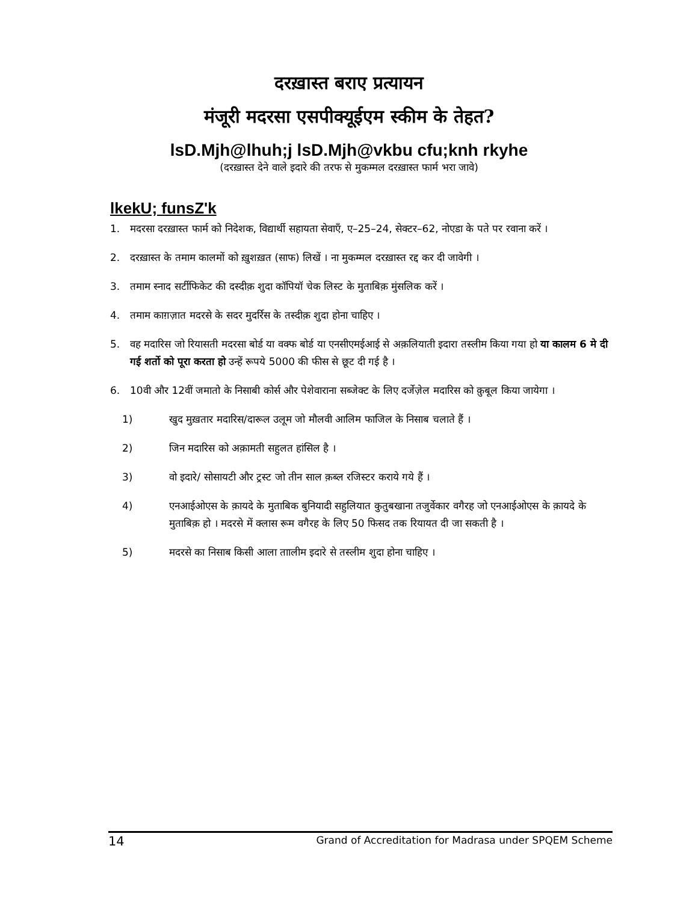दरख़ास्त बराए प्रत्यायन
मंजूरी मदरसा एसपीक्यूईएम स्कीम के तेहत?
lsD.Mjh@lhuh;j lsD.Mjh@vkbu cfu;knh rkyhe
(दरख़ास्त देने वाले इदारे की तरफ से मुकम्मल दरख़ास्त फार्म भरा जावे)
lkekU; funsZ'k
1. मदरसा दरख़ास्त फार्म को निदेशक, विद्यार्थी सहायता सेवाएँ, ए–25–24, सेक्टर–62, नोएडा के पते पर रवाना करें ।
2. दरख़ास्त के तमाम कालमों को ख़ुशख़त (साफ) लिखें । ना मुकम्मल दरख़ास्त रद्द कर दी जावेगी ।
3. तमाम स्नाद सर्टीफिकेट की दस्दीक़ शुदा कॉपियॉ चेक लिस्ट के मुताबिक़ मुंसलिक करें ।
4. तमाम काग़ज़ात मदरसे के सदर मुदर्रिस के तस्दीक़ शुदा होना चाहिए ।
5. वह मदारिस जो रियासती मदरसा बोर्ड या वक्फ बोर्ड या एनसीएमईआई से अक़लियाती इदारा तस्लीम किया गया हो या कालम 6 मे दी गई शर्तो को पूरा करता हो उन्हें रूपये 5000 की फीस से छूट दी गई है ।
6. 10वी और 12वीं जमातो के निसाबी कोर्स और पेशेवाराना सब्जेक्ट के लिए दर्जेज़ेल मदारिस को क़ुबूल किया जायेगा ।
1) खुद मुख़तार मदारिस/दारूल उलूम जो मौलवी आलिम फाजिल के निसाब चलाते हैं ।
2) जिन मदारिस को अक़ामती सहुलत हांसिल है ।
3) वो इदारे/ सोसायटी और ट्रस्ट जो तीन साल क़ब्ल रजिस्टर कराये गये हैं ।
4) एनआईओएस के क़ायदे के मुताबिक बुनियादी सहुलियात कुतुबखाना तजुर्वेकार वगैरह जो एनआईओएस के क़ायदे के मुताबिक़ हो । मदरसे में क्लास रूम वगैरह के लिए 50 फिसद तक रियायत दी जा सकती है ।
5) मदरसे का निसाब किसी आला ताालीम इदारे से तस्लीम शुदा होना चाहिए ।
14 Grand of Accreditation for Madrasa under SPQEM Scheme